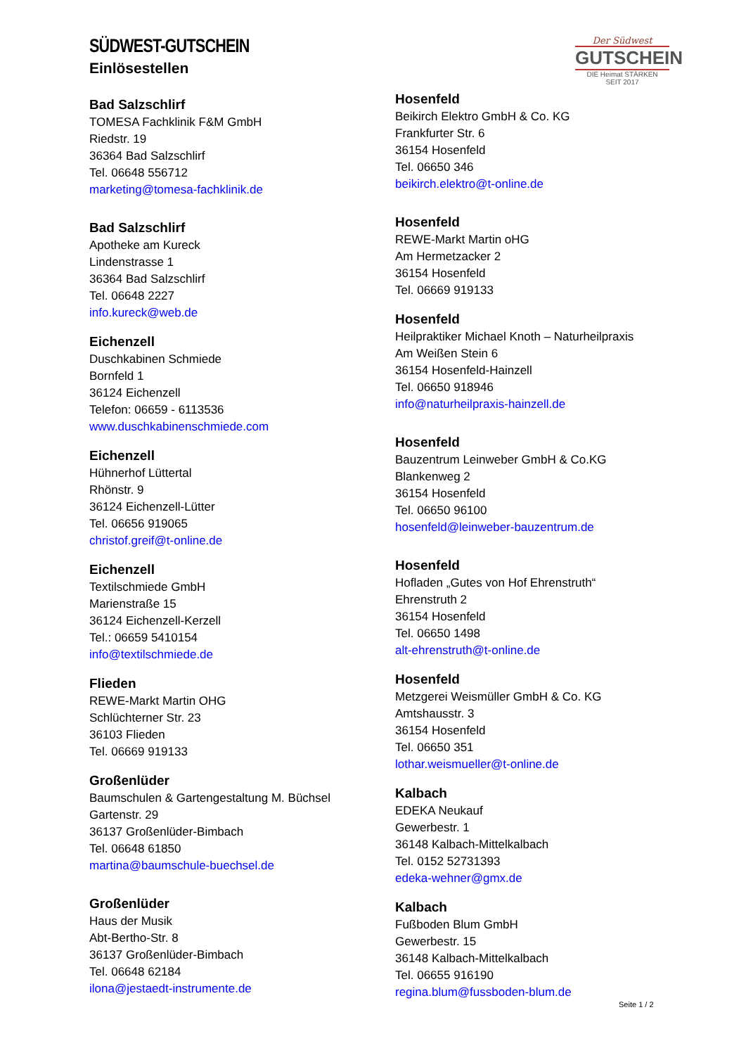SÜDWEST-GUTSCHEIN
Einlösestellen
Der Südwest
GUTSCHEIN
DIE Heimat STÄRKEN
SEIT 2017
Bad Salzschlirf
TOMESA Fachklinik F&M GmbH
Riedstr. 19
36364 Bad Salzschlirf
Tel. 06648 556712
marketing@tomesa-fachklinik.de
Bad Salzschlirf
Apotheke am Kureck
Lindenstrasse 1
36364 Bad Salzschlirf
Tel. 06648 2227
info.kureck@web.de
Eichenzell
Duschkabinen Schmiede
Bornfeld 1
36124 Eichenzell
Telefon: 06659 - 6113536
www.duschkabinenschmiede.com
Eichenzell
Hühnerhof Lüttertal
Rhönstr. 9
36124 Eichenzell-Lütter
Tel. 06656 919065
christof.greif@t-online.de
Eichenzell
Textilschmiede GmbH
Marienstraße 15
36124 Eichenzell-Kerzell
Tel.: 06659 5410154
info@textilschmiede.de
Flieden
REWE-Markt Martin OHG
Schlüchterner Str. 23
36103 Flieden
Tel. 06669 919133
Großenlüder
Baumschulen & Gartengestaltung M. Büchsel
Gartenstr. 29
36137 Großenlüder-Bimbach
Tel. 06648 61850
martina@baumschule-buechsel.de
Großenlüder
Haus der Musik
Abt-Bertho-Str. 8
36137 Großenlüder-Bimbach
Tel. 06648 62184
ilona@jestaedt-instrumente.de
Hosenfeld
Beikirch Elektro GmbH & Co. KG
Frankfurter Str. 6
36154 Hosenfeld
Tel. 06650 346
beikirch.elektro@t-online.de
Hosenfeld
REWE-Markt Martin oHG
Am Hermetzacker 2
36154 Hosenfeld
Tel. 06669 919133
Hosenfeld
Heilpraktiker Michael Knoth – Naturheilpraxis
Am Weißen Stein 6
36154 Hosenfeld-Hainzell
Tel. 06650 918946
info@naturheilpraxis-hainzell.de
Hosenfeld
Bauzentrum Leinweber GmbH & Co.KG
Blankenweg 2
36154 Hosenfeld
Tel. 06650 96100
hosenfeld@leinweber-bauzentrum.de
Hosenfeld
Hofladen „Gutes von Hof Ehrenstruth“
Ehrenstruth 2
36154 Hosenfeld
Tel. 06650 1498
alt-ehrenstruth@t-online.de
Hosenfeld
Metzgerei Weismüller GmbH & Co. KG
Amtshausstr. 3
36154 Hosenfeld
Tel. 06650 351
lothar.weismueller@t-online.de
Kalbach
EDEKA Neukauf
Gewerbestr. 1
36148 Kalbach-Mittelkalbach
Tel. 0152 52731393
edeka-wehner@gmx.de
Kalbach
Fußboden Blum GmbH
Gewerbestr. 15
36148 Kalbach-Mittelkalbach
Tel. 06655 916190
regina.blum@fussboden-blum.de
Seite 1 / 2